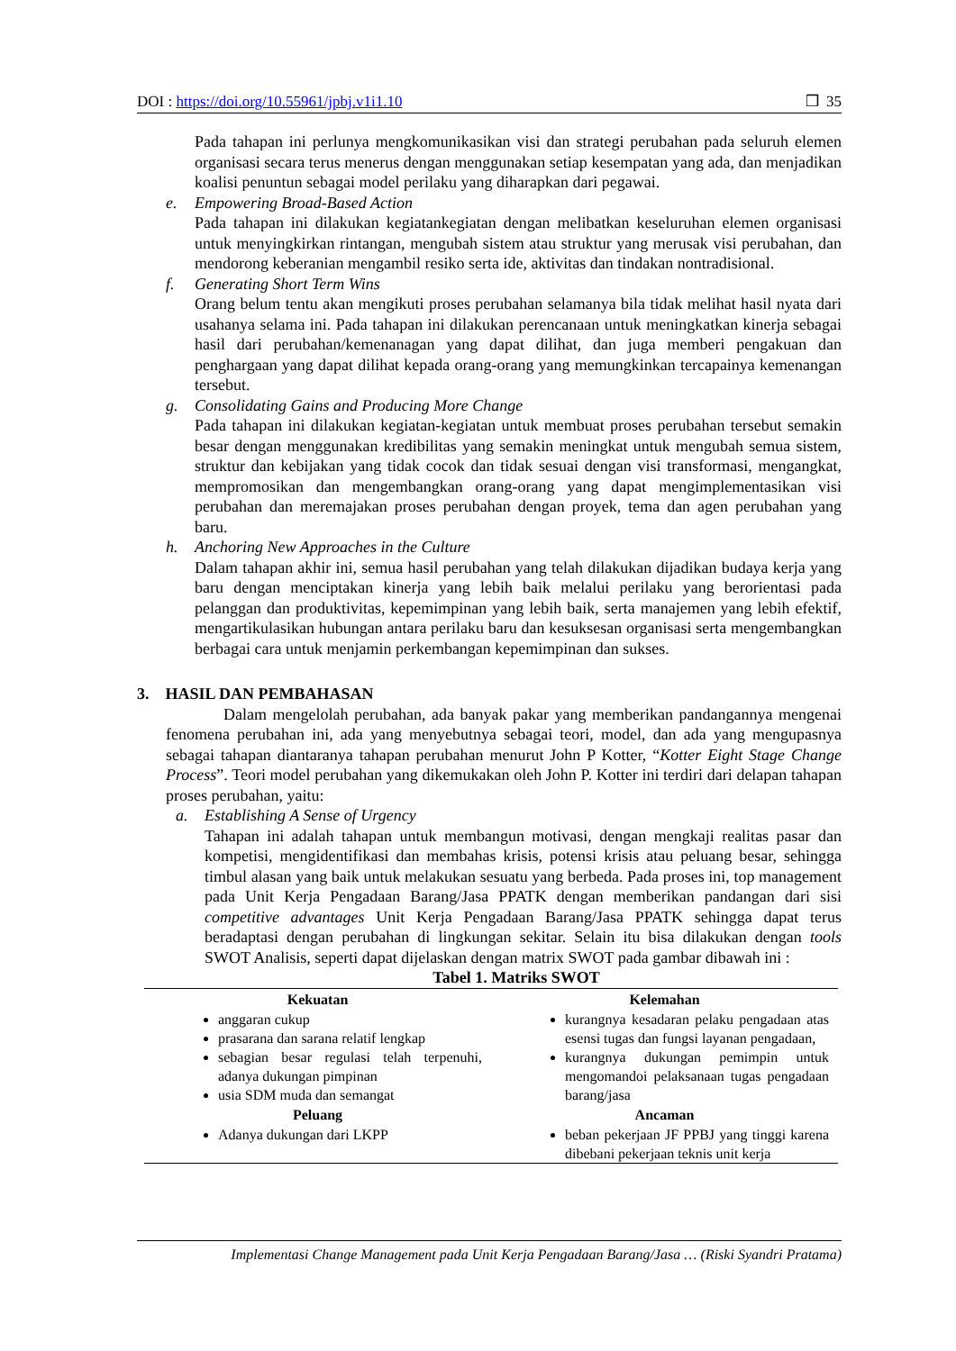DOI : https://doi.org/10.55961/jpbj.v1i1.10 ❒ 35
Pada tahapan ini perlunya mengkomunikasikan visi dan strategi perubahan pada seluruh elemen organisasi secara terus menerus dengan menggunakan setiap kesempatan yang ada, dan menjadikan koalisi penuntun sebagai model perilaku yang diharapkan dari pegawai.
e. Empowering Broad-Based Action
Pada tahapan ini dilakukan kegiatankegiatan dengan melibatkan keseluruhan elemen organisasi untuk menyingkirkan rintangan, mengubah sistem atau struktur yang merusak visi perubahan, dan mendorong keberanian mengambil resiko serta ide, aktivitas dan tindakan nontradisional.
f. Generating Short Term Wins
Orang belum tentu akan mengikuti proses perubahan selamanya bila tidak melihat hasil nyata dari usahanya selama ini. Pada tahapan ini dilakukan perencanaan untuk meningkatkan kinerja sebagai hasil dari perubahan/kemenanagan yang dapat dilihat, dan juga memberi pengakuan dan penghargaan yang dapat dilihat kepada orang-orang yang memungkinkan tercapainya kemenangan tersebut.
g. Consolidating Gains and Producing More Change
Pada tahapan ini dilakukan kegiatan-kegiatan untuk membuat proses perubahan tersebut semakin besar dengan menggunakan kredibilitas yang semakin meningkat untuk mengubah semua sistem, struktur dan kebijakan yang tidak cocok dan tidak sesuai dengan visi transformasi, mengangkat, mempromosikan dan mengembangkan orang-orang yang dapat mengimplementasikan visi perubahan dan meremajakan proses perubahan dengan proyek, tema dan agen perubahan yang baru.
h. Anchoring New Approaches in the Culture
Dalam tahapan akhir ini, semua hasil perubahan yang telah dilakukan dijadikan budaya kerja yang baru dengan menciptakan kinerja yang lebih baik melalui perilaku yang berorientasi pada pelanggan dan produktivitas, kepemimpinan yang lebih baik, serta manajemen yang lebih efektif, mengartikulasikan hubungan antara perilaku baru dan kesuksesan organisasi serta mengembangkan berbagai cara untuk menjamin perkembangan kepemimpinan dan sukses.
3. HASIL DAN PEMBAHASAN
Dalam mengelolah perubahan, ada banyak pakar yang memberikan pandangannya mengenai fenomena perubahan ini, ada yang menyebutnya sebagai teori, model, dan ada yang mengupasnya sebagai tahapan diantaranya tahapan perubahan menurut John P Kotter, “Kotter Eight Stage Change Process”. Teori model perubahan yang dikemukakan oleh John P. Kotter ini terdiri dari delapan tahapan proses perubahan, yaitu:
a. Establishing A Sense of Urgency
Tahapan ini adalah tahapan untuk membangun motivasi, dengan mengkaji realitas pasar dan kompetisi, mengidentifikasi dan membahas krisis, potensi krisis atau peluang besar, sehingga timbul alasan yang baik untuk melakukan sesuatu yang berbeda. Pada proses ini, top management pada Unit Kerja Pengadaan Barang/Jasa PPATK dengan memberikan pandangan dari sisi competitive advantages Unit Kerja Pengadaan Barang/Jasa PPATK sehingga dapat terus beradaptasi dengan perubahan di lingkungan sekitar. Selain itu bisa dilakukan dengan tools SWOT Analisis, seperti dapat dijelaskan dengan matrix SWOT pada gambar dibawah ini :
Tabel 1. Matriks SWOT
| Kekuatan | Kelemahan |
| --- | --- |
| anggaran cukup prasarana dan sarana relatif lengkap sebagian besar regulasi telah terpenuhi, adanya dukungan pimpinan usia SDM muda dan semangat | kurangnya kesadaran pelaku pengadaan atas esensi tugas dan fungsi layanan pengadaan, kurangnya dukungan pemimpin untuk mengomandoi pelaksanaan tugas pengadaan barang/jasa |
| Peluang | Ancaman |
| Adanya dukungan dari LKPP | beban pekerjaan JF PPBJ yang tinggi karena dibebani pekerjaan teknis unit kerja |
Implementasi Change Management pada Unit Kerja Pengadaan Barang/Jasa … (Riski Syandri Pratama)